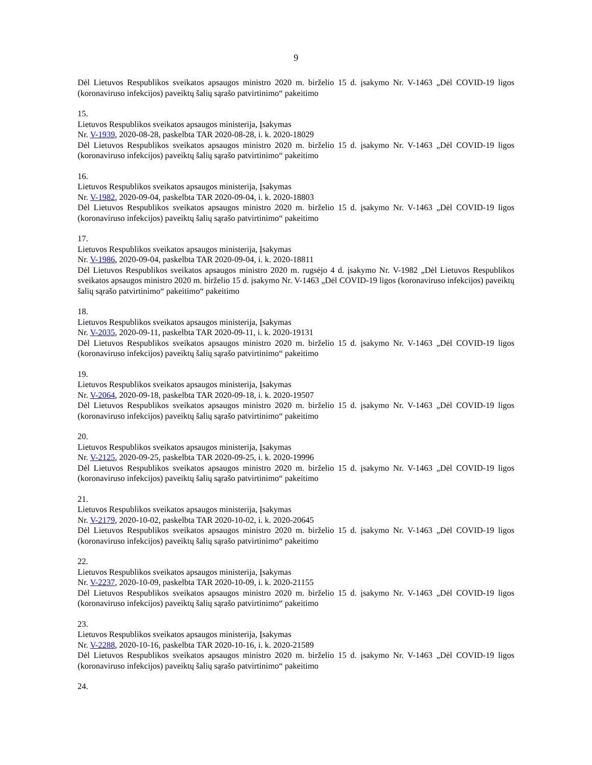9
Dėl Lietuvos Respublikos sveikatos apsaugos ministro 2020 m. birželio 15 d. įsakymo Nr. V-1463 „Dėl COVID-19 ligos (koronaviruso infekcijos) paveiktų šalių sąrašo patvirtinimo“ pakeitimo
15.
Lietuvos Respublikos sveikatos apsaugos ministerija, Įsakymas
Nr. V-1939, 2020-08-28, paskelbta TAR 2020-08-28, i. k. 2020-18029
Dėl Lietuvos Respublikos sveikatos apsaugos ministro 2020 m. birželio 15 d. įsakymo Nr. V-1463 „Dėl COVID-19 ligos (koronaviruso infekcijos) paveiktų šalių sąrašo patvirtinimo“ pakeitimo
16.
Lietuvos Respublikos sveikatos apsaugos ministerija, Įsakymas
Nr. V-1982, 2020-09-04, paskelbta TAR 2020-09-04, i. k. 2020-18803
Dėl Lietuvos Respublikos sveikatos apsaugos ministro 2020 m. birželio 15 d. įsakymo Nr. V-1463 „Dėl COVID-19 ligos (koronaviruso infekcijos) paveiktų šalių sąrašo patvirtinimo“ pakeitimo
17.
Lietuvos Respublikos sveikatos apsaugos ministerija, Įsakymas
Nr. V-1986, 2020-09-04, paskelbta TAR 2020-09-04, i. k. 2020-18811
Dėl Lietuvos Respublikos sveikatos apsaugos ministro 2020 m. rugsėjo 4 d. įsakymo Nr. V-1982 „Dėl Lietuvos Respublikos sveikatos apsaugos ministro 2020 m. birželio 15 d. įsakymo Nr. V-1463 „Dėl COVID-19 ligos (koronaviruso infekcijos) paveiktų šalių sąrašo patvirtinimo“ pakeitimo“ pakeitimo
18.
Lietuvos Respublikos sveikatos apsaugos ministerija, Įsakymas
Nr. V-2035, 2020-09-11, paskelbta TAR 2020-09-11, i. k. 2020-19131
Dėl Lietuvos Respublikos sveikatos apsaugos ministro 2020 m. birželio 15 d. įsakymo Nr. V-1463 „Dėl COVID-19 ligos (koronaviruso infekcijos) paveiktų šalių sąrašo patvirtinimo“ pakeitimo
19.
Lietuvos Respublikos sveikatos apsaugos ministerija, Įsakymas
Nr. V-2064, 2020-09-18, paskelbta TAR 2020-09-18, i. k. 2020-19507
Dėl Lietuvos Respublikos sveikatos apsaugos ministro 2020 m. birželio 15 d. įsakymo Nr. V-1463 „Dėl COVID-19 ligos (koronaviruso infekcijos) paveiktų šalių sąrašo patvirtinimo“ pakeitimo
20.
Lietuvos Respublikos sveikatos apsaugos ministerija, Įsakymas
Nr. V-2125, 2020-09-25, paskelbta TAR 2020-09-25, i. k. 2020-19996
Dėl Lietuvos Respublikos sveikatos apsaugos ministro 2020 m. birželio 15 d. įsakymo Nr. V-1463 „Dėl COVID-19 ligos (koronaviruso infekcijos) paveiktų šalių sąrašo patvirtinimo“ pakeitimo
21.
Lietuvos Respublikos sveikatos apsaugos ministerija, Įsakymas
Nr. V-2179, 2020-10-02, paskelbta TAR 2020-10-02, i. k. 2020-20645
Dėl Lietuvos Respublikos sveikatos apsaugos ministro 2020 m. birželio 15 d. įsakymo Nr. V-1463 „Dėl COVID-19 ligos (koronaviruso infekcijos) paveiktų šalių sąrašo patvirtinimo“ pakeitimo
22.
Lietuvos Respublikos sveikatos apsaugos ministerija, Įsakymas
Nr. V-2237, 2020-10-09, paskelbta TAR 2020-10-09, i. k. 2020-21155
Dėl Lietuvos Respublikos sveikatos apsaugos ministro 2020 m. birželio 15 d. įsakymo Nr. V-1463 „Dėl COVID-19 ligos (koronaviruso infekcijos) paveiktų šalių sąrašo patvirtinimo“ pakeitimo
23.
Lietuvos Respublikos sveikatos apsaugos ministerija, Įsakymas
Nr. V-2288, 2020-10-16, paskelbta TAR 2020-10-16, i. k. 2020-21589
Dėl Lietuvos Respublikos sveikatos apsaugos ministro 2020 m. birželio 15 d. įsakymo Nr. V-1463 „Dėl COVID-19 ligos (koronaviruso infekcijos) paveiktų šalių sąrašo patvirtinimo“ pakeitimo
24.